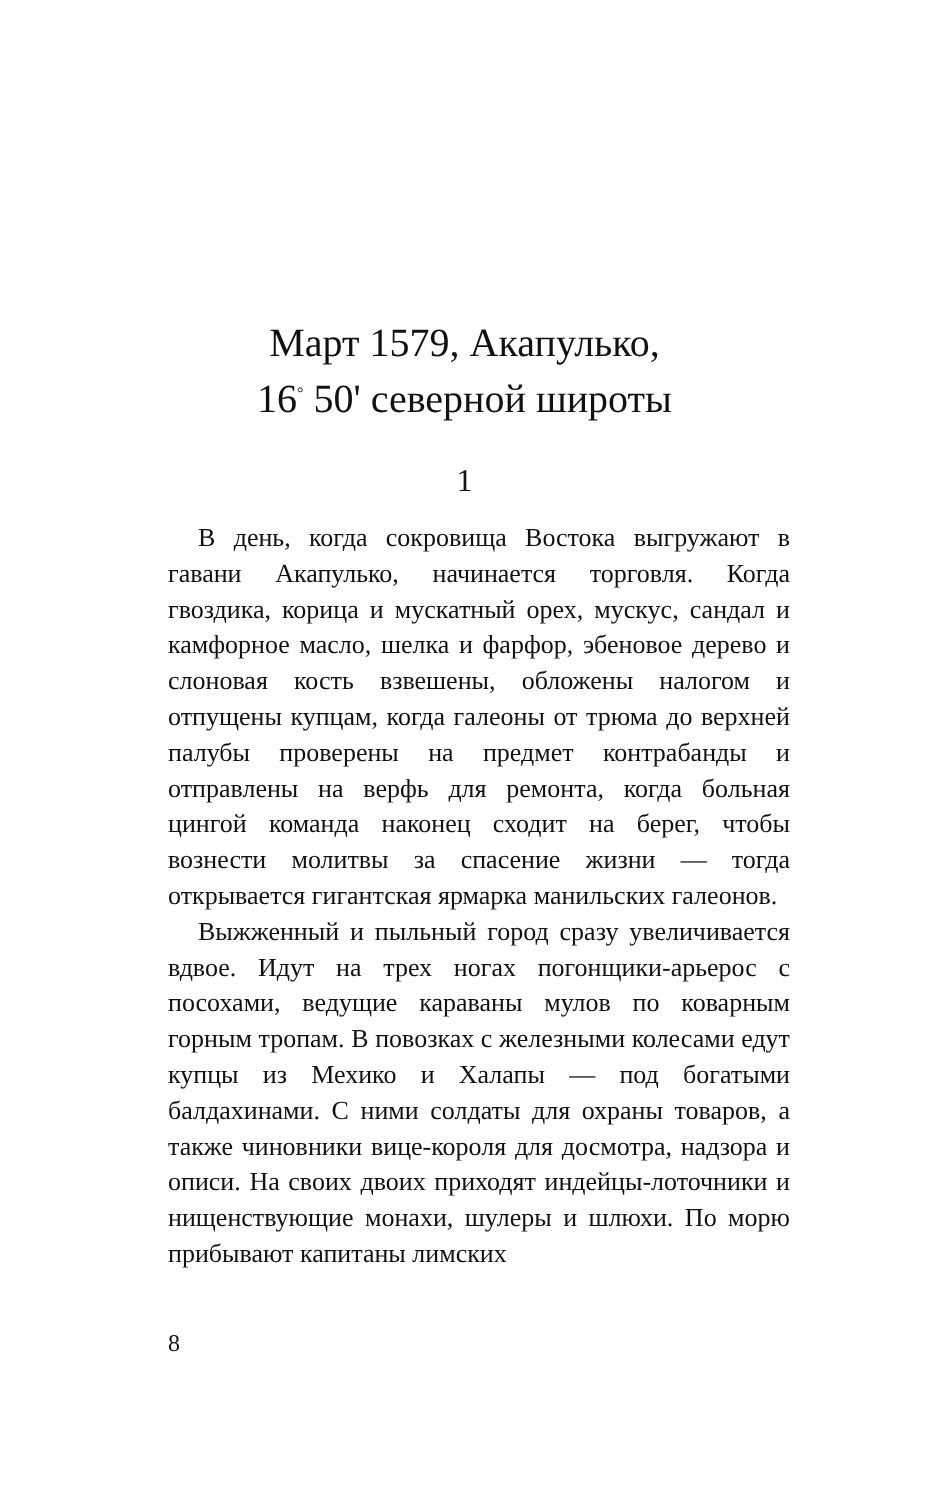Март 1579, Акапулько,
16<sup>°</sup> 50' северной широты
1
В день, когда сокровища Востока выгружают в гавани Акапулько, начинается торговля. Когда гвоздика, корица и мускатный орех, мускус, сандал и камфорное масло, шелка и фарфор, эбеновое дерево и слоновая кость взвешены, обложены налогом и отпущены купцам, когда галеоны от трюма до верхней палубы проверены на предмет контрабанды и отправлены на верфь для ремонта, когда больная цингой команда наконец сходит на берег, чтобы вознести молитвы за спасение жизни — тогда открывается гигантская ярмарка манильских галеонов.
Выжженный и пыльный город сразу увеличивается вдвое. Идут на трех ногах погонщики-арьерос с посохами, ведущие караваны мулов по коварным горным тропам. В повозках с железными колесами едут купцы из Мехико и Халапы — под богатыми балдахинами. С ними солдаты для охраны товаров, а также чиновники вице-короля для досмотра, надзора и описи. На своих двоих приходят индейцы-лоточники и нищенствующие монахи, шулеры и шлюхи. По морю прибывают капитаны лимских
8